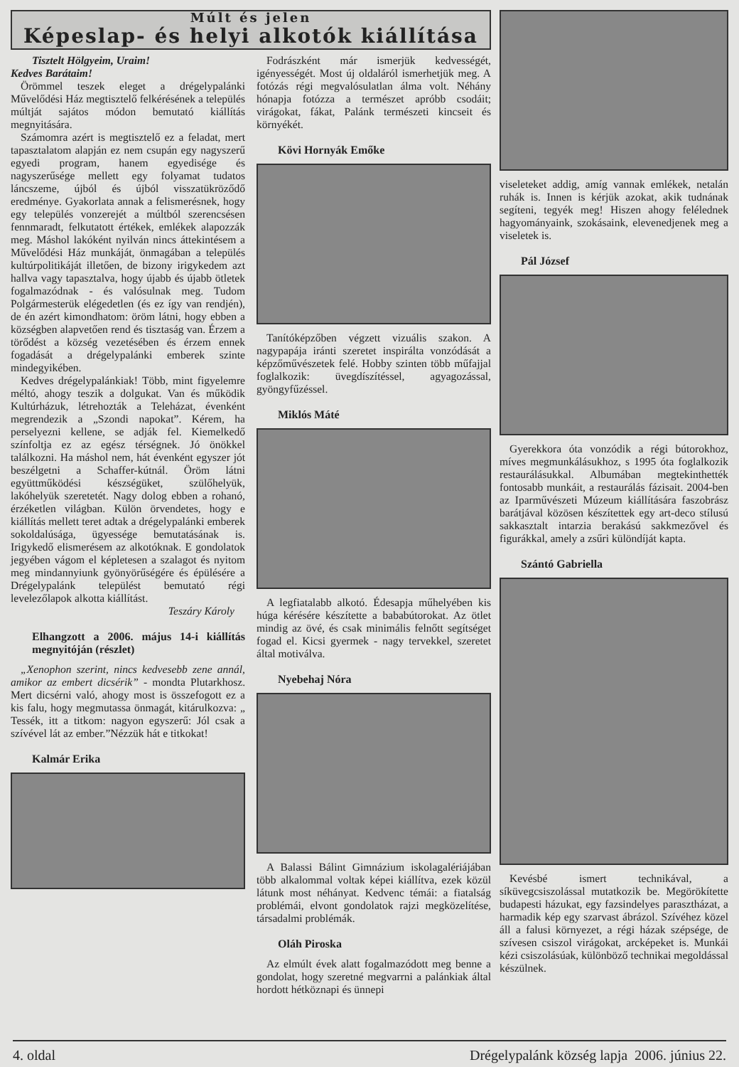Múlt és jelen
Képeslap- és helyi alkotók kiállítása
Tisztelt Hölgyeim, Uraim!
Kedves Barátaim!
Örömmel teszek eleget a drégelypalánki Művelődési Ház megtisztelő felkérésének a település múltját sajátos módon bemutató kiállítás megnyitására.
Számomra azért is megtisztelő ez a feladat, mert tapasztalatom alapján ez nem csupán egy nagyszerű egyedi program, hanem egyedisége és nagyszerűsége mellett egy folyamat tudatos láncszeme, újból és újból visszatükröződő eredménye. Gyakorlata annak a felismerésnek, hogy egy település vonzerejét a múltból szerencsésen fennmaradt, felkutatott értékek, emlékek alapozzák meg. Máshol lakóként nyilván nincs áttekintésem a Művelődési Ház munkáját, önmagában a település kultúrpolitikáját illetően, de bizony irigykedem azt hallva vagy tapasztalva, hogy újabb és újabb ötletek fogalmazódnak - és valósulnak meg. Tudom Polgármesterük elégedetlen (és ez így van rendjén), de én azért kimondhatom: öröm látni, hogy ebben a községben alapvetően rend és tisztaság van. Érzem a törődést a község vezetésében és érzem ennek fogadását a drégelypalánki emberek szinte mindegyikében.
Kedves drégelypalánkiak! Több, mint figyelemre méltó, ahogy teszik a dolgukat. Van és működik Kultúrházuk, létrehozták a Teleházat, évenként megrendezik a „Szondi napokat”. Kérem, ha perselyezni kellene, se adják fel. Kiemelkedő színfoltja ez az egész térségnek. Jó önökkel találkozni. Ha máshol nem, hát évenként egyszer jót beszélgetni a Schaffer-kútnál. Öröm látni együttműködési készségüket, szülőhelyük, lakóhelyük szeretetét. Nagy dolog ebben a rohanó, érzéketlen világban. Külön örvendetes, hogy e kiállítás mellett teret adtak a drégelypalánki emberek sokoldalúsága, ügyessége bemutatásának is. Irigykedő elismerésem az alkotóknak. E gondolatok jegyében vágom el képletesen a szalagot és nyitom meg mindannyiunk gyönyörűségére és épülésére a Drégelypalánk települést bemutató régi levelezőlapok alkotta kiállítást.
Teszáry Károly
Elhangzott a 2006. május 14-i kiállítás megnyitóján (részlet)
„Xenophon szerint, nincs kedvesebb zene annál, amikor az embert dicsérik” - mondta Plutarkhosz. Mert dicsérni való, ahogy most is összefogott ez a kis falu, hogy megmutassa önmagát, kitárulkozva: „ Tessék, itt a titkom: nagyon egyszerű: Jól csak a szívével lát az ember.”Nézzük hát e titkokat!
Kalmár Erika
Fodrászként már ismerjük kedvességét, igényességét. Most új oldaláról ismerhetjük meg. A fotózás régi megvalósulatlan álma volt. Néhány hónapja fotózza a természet apróbb csodáit; virágokat, fákat, Palánk természeti kincseit és környékét.
Kövi Hornyák Emőke
Tanítóképzőben végzett vizuális szakon. A nagypapája iránti szeretet inspirálta vonzódását a képzőművészetek felé. Hobby szinten több műfajjal foglalkozik: üvegdíszítéssel, agyagozással, gyöngyfűzéssel.
Miklós Máté
A legfiatalabb alkotó. Édesapja műhelyében kis húga kérésére készítette a bababútorokat. Az ötlet mindig az övé, és csak minimális felnőtt segítséget fogad el. Kicsi gyermek - nagy tervekkel, szeretet által motiválva.
Nyebehaj Nóra
A Balassi Bálint Gimnázium iskolagalériájában több alkalommal voltak képei kiállítva, ezek közül látunk most néhányat. Kedvenc témái: a fiatalság problémái, elvont gondolatok rajzi megközelítése, társadalmi problémák.
Oláh Piroska
Az elmúlt évek alatt fogalmazódott meg benne a gondolat, hogy szeretné megvarrni a palánkiak által hordott hétköznapi és ünnepi
viseleteket addig, amíg vannak emlékek, netalán ruhák is. Innen is kérjük azokat, akik tudnának segíteni, tegyék meg! Hiszen ahogy feléled­nek hagyományaink, szokásaink, elevenedjenek meg a viseletek is.
Pál József
Gyerekkora óta vonzódik a régi bútorokhoz, míves megmunkálásukhoz, s 1995 óta foglalkozik restaurálásukkal. Albumában megtekinthették fontosabb munkáit, a restaurálás fázisait. 2004-ben az Iparművészeti Múzeum kiállítására faszobrász barátjával közösen készítettek egy art-deco stílusú sakkasztalt intarzia berakású sakkmezővel és figurákkal, amely a zsűri különdíját kapta.
Szántó Gabriella
Kevésbé ismert technikával, a síküvegcsiszolással mutatkozik be. Megörökítette budapesti házukat, egy fazsindelyes parasztházat, a harmadik kép egy szarvast ábrázol. Szívéhez közel áll a falusi környezet, a régi házak szépsége, de szívesen csiszol virágokat, arcképeket is. Munkái kézi csiszolásúak, különböző technikai megoldással készülnek.
4. oldal Drégelypalánk község lapja 2006. június 22.